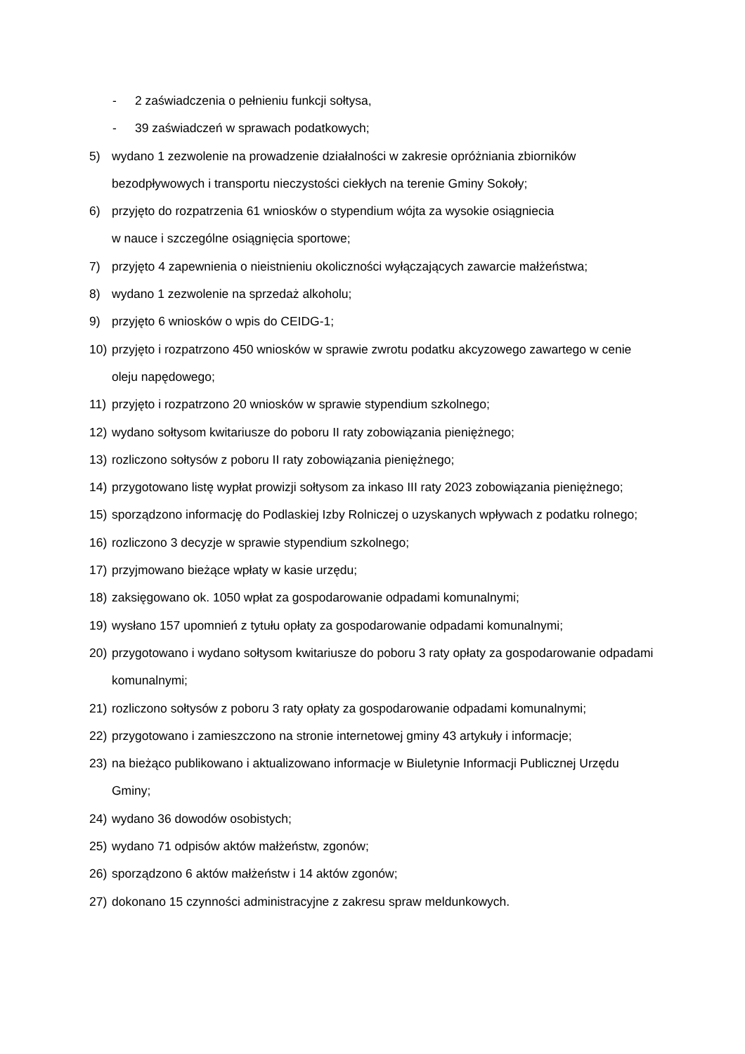- 2 zaświadczenia o pełnieniu funkcji sołtysa,
- 39 zaświadczeń w sprawach podatkowych;
5) wydano 1 zezwolenie na prowadzenie działalności w zakresie opróżniania zbiorników bezodpływowych i transportu nieczystości ciekłych na terenie Gminy Sokoły;
6) przyjęto do rozpatrzenia 61 wniosków o stypendium wójta za wysokie osiągniecia
w nauce i szczególne osiągnięcia sportowe;
7) przyjęto 4 zapewnienia o nieistnieniu okoliczności wyłączających zawarcie małżeństwa;
8) wydano 1 zezwolenie na sprzedaż alkoholu;
9) przyjęto 6 wniosków o wpis do CEIDG-1;
10) przyjęto i rozpatrzono 450 wniosków w sprawie zwrotu podatku akcyzowego zawartego w cenie oleju napędowego;
11) przyjęto i rozpatrzono 20 wniosków w sprawie stypendium szkolnego;
12) wydano sołtysom kwitariusze do poboru II raty zobowiązania pieniężnego;
13) rozliczono sołtysów z poboru II raty zobowiązania pieniężnego;
14) przygotowano listę wypłat prowizji sołtysom za inkaso III raty 2023 zobowiązania pieniężnego;
15) sporządzono informację do Podlaskiej Izby Rolniczej o uzyskanych wpływach z podatku rolnego;
16) rozliczono 3 decyzje w sprawie stypendium szkolnego;
17) przyjmowano bieżące wpłaty w kasie urzędu;
18) zaksięgowano ok. 1050 wpłat za gospodarowanie odpadami komunalnymi;
19) wysłano 157 upomnień z tytułu opłaty za gospodarowanie odpadami komunalnymi;
20) przygotowano i wydano sołtysom kwitariusze do poboru 3 raty opłaty za gospodarowanie odpadami komunalnymi;
21) rozliczono sołtysów z poboru 3 raty opłaty za gospodarowanie odpadami komunalnymi;
22) przygotowano i zamieszczono na stronie internetowej gminy 43 artykuły i informacje;
23) na bieżąco publikowano i aktualizowano informacje w Biuletynie Informacji Publicznej Urzędu Gminy;
24) wydano 36 dowodów osobistych;
25) wydano 71 odpisów aktów małżeństw, zgonów;
26) sporządzono 6 aktów małżeństw i 14 aktów zgonów;
27) dokonano 15 czynności administracyjne z zakresu spraw meldunkowych.